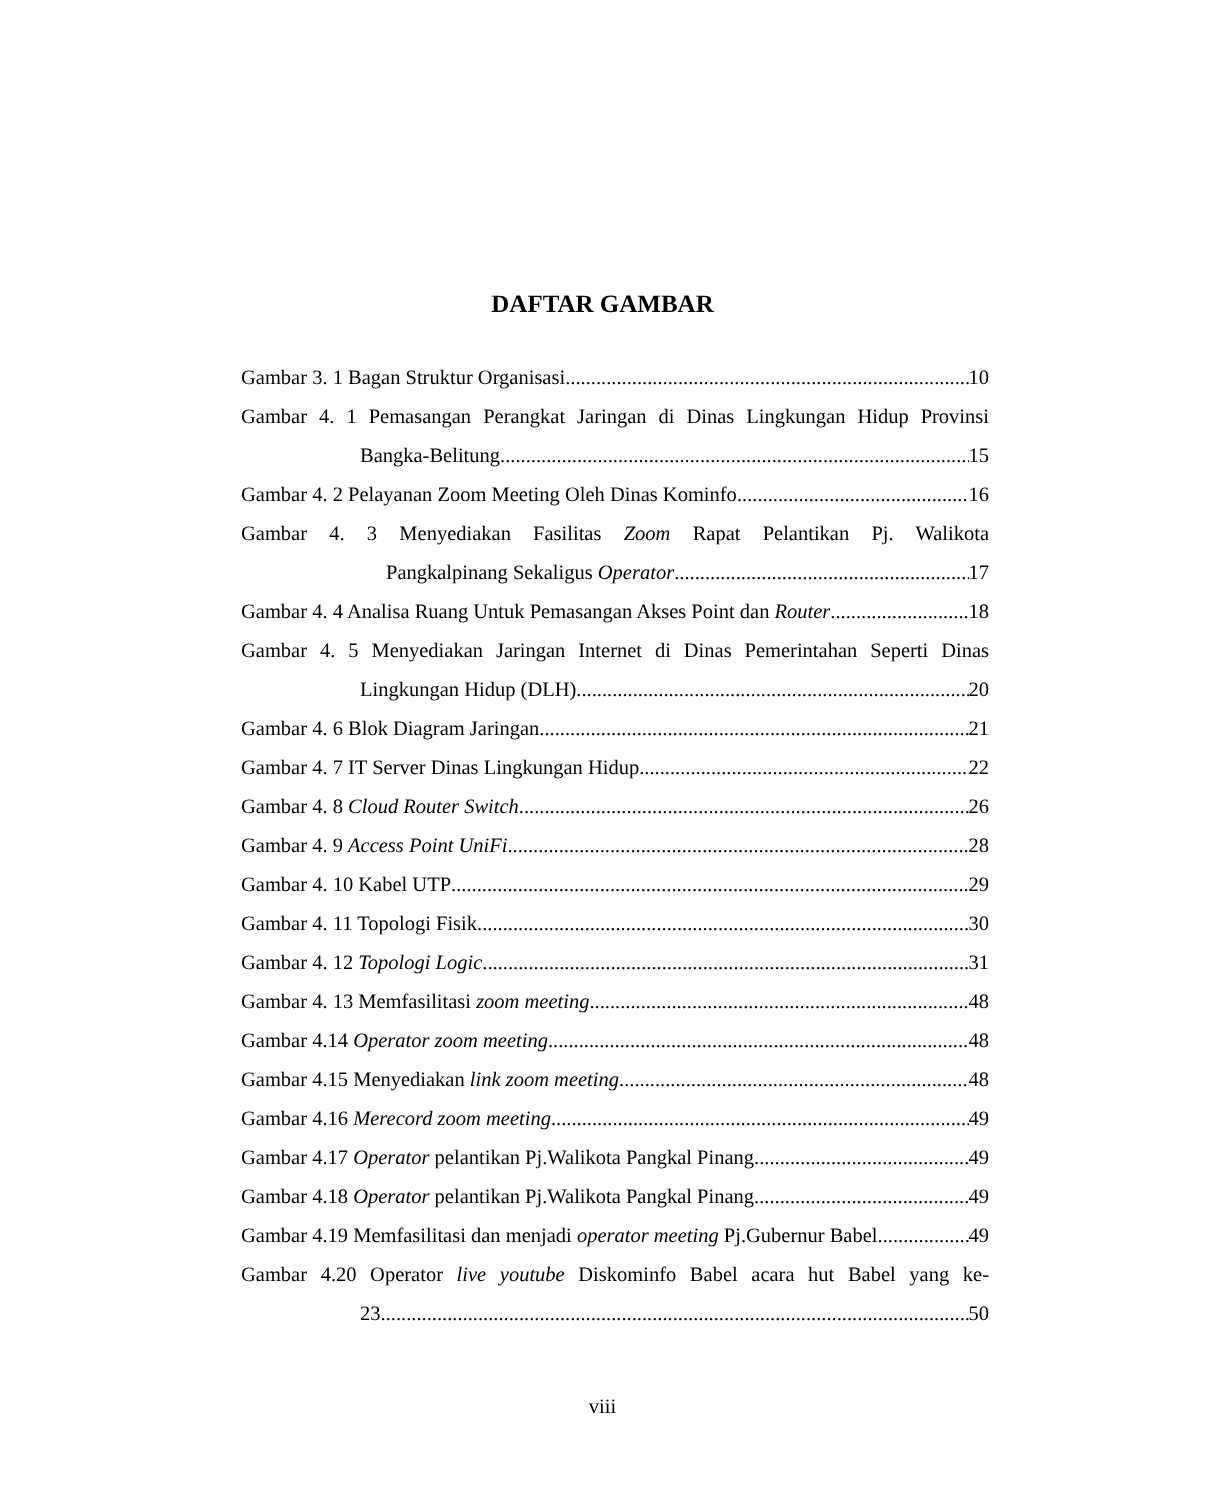DAFTAR GAMBAR
Gambar 3. 1 Bagan Struktur Organisasi 10
Gambar 4. 1 Pemasangan Perangkat Jaringan di Dinas Lingkungan Hidup Provinsi
Bangka-Belitung 15
Gambar 4. 2 Pelayanan Zoom Meeting Oleh Dinas Kominfo 16
Gambar 4. 3 Menyediakan Fasilitas Zoom Rapat Pelantikan Pj. Walikota
Pangkalpinang Sekaligus Operator 17
Gambar 4. 4 Analisa Ruang Untuk Pemasangan Akses Point dan Router 18
Gambar 4. 5 Menyediakan Jaringan Internet di Dinas Pemerintahan Seperti Dinas
Lingkungan Hidup (DLH) 20
Gambar 4. 6 Blok Diagram Jaringan 21
Gambar 4. 7 IT Server Dinas Lingkungan Hidup 22
Gambar 4. 8 Cloud Router Switch 26
Gambar 4. 9 Access Point UniFi 28
Gambar 4. 10 Kabel UTP 29
Gambar 4. 11 Topologi Fisik 30
Gambar 4. 12 Topologi Logic 31
Gambar 4. 13 Memfasilitasi zoom meeting 48
Gambar 4.14 Operator zoom meeting 48
Gambar 4.15 Menyediakan link zoom meeting 48
Gambar 4.16 Merecord zoom meeting 49
Gambar 4.17 Operator pelantikan Pj.Walikota Pangkal Pinang 49
Gambar 4.18 Operator pelantikan Pj.Walikota Pangkal Pinang 49
Gambar 4.19 Memfasilitasi dan menjadi operator meeting Pj.Gubernur Babel 49
Gambar 4.20 Operator live youtube Diskominfo Babel acara hut Babel yang ke-
23 50
viii